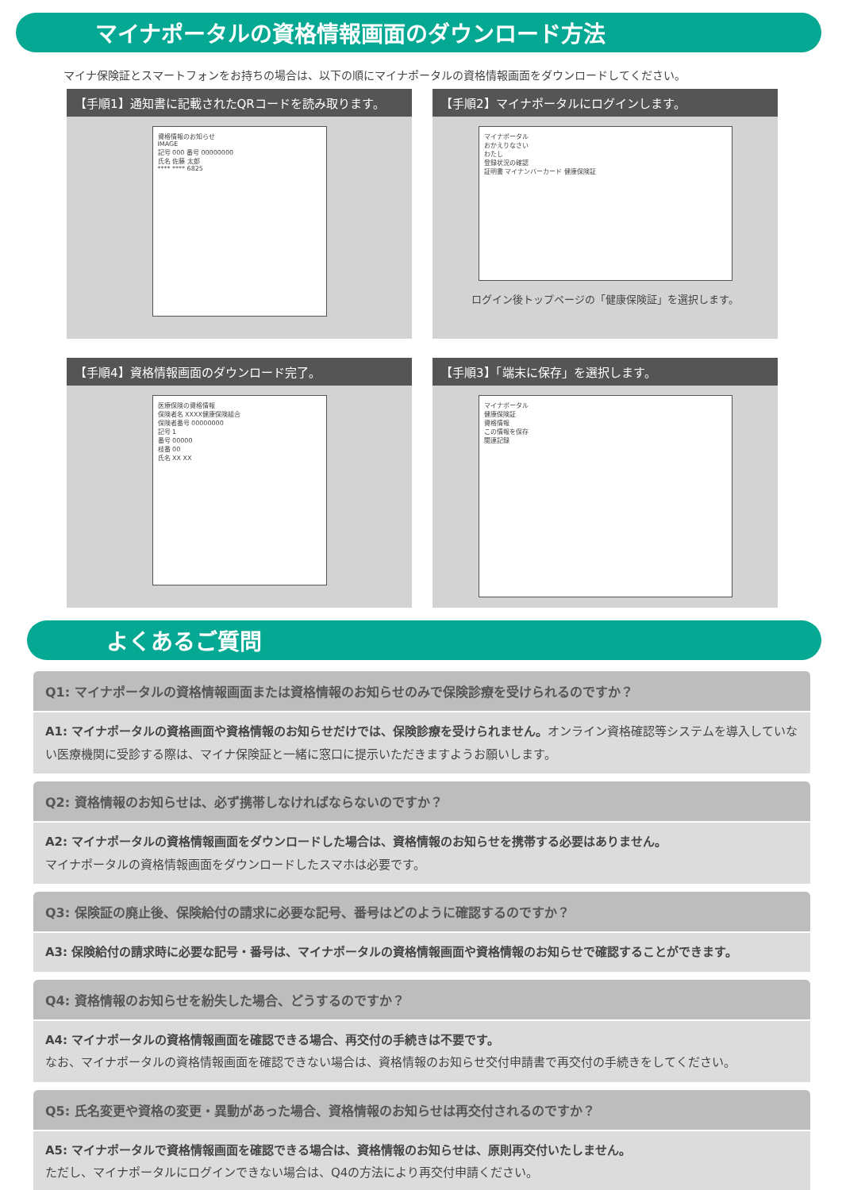マイナポータルの資格情報画面のダウンロード方法
マイナ保険証とスマートフォンをお持ちの場合は、以下の順にマイナポータルの資格情報画面をダウンロードしてください。
【手順1】通知書に記載されたQRコードを読み取ります。
資格情報のお知らせ
IMAGE
記号 000 番号 00000000
氏名 佐藤 太郎
**** **** 6825
【手順2】マイナポータルにログインします。
マイナポータル
おかえりなさい
わたし
登録状況の確認
証明書 マイナンバーカード 健康保険証
ログイン後トップページの「健康保険証」を選択します。
【手順4】資格情報画面のダウンロード完了。
医療保険の資格情報
保険者名 XXXX健康保険組合
保険者番号 00000000
記号 1
番号 00000
枝番 00
氏名 XX XX
【手順3】「端末に保存」を選択します。
マイナポータル
健康保険証
資格情報
この情報を保存
関連記録
よくあるご質問
Q1: マイナポータルの資格情報画面または資格情報のお知らせのみで保険診療を受けられるのですか？
A1: マイナポータルの資格画面や資格情報のお知らせだけでは、保険診療を受けられません。オンライン資格確認等システムを導入していない医療機関に受診する際は、マイナ保険証と一緒に窓口に提示いただきますようお願いします。
Q2: 資格情報のお知らせは、必ず携帯しなければならないのですか？
A2: マイナポータルの資格情報画面をダウンロードした場合は、資格情報のお知らせを携帯する必要はありません。
マイナポータルの資格情報画面をダウンロードしたスマホは必要です。
Q3: 保険証の廃止後、保険給付の請求に必要な記号、番号はどのように確認するのですか？
A3: 保険給付の請求時に必要な記号・番号は、マイナポータルの資格情報画面や資格情報のお知らせで確認することができます。
Q4: 資格情報のお知らせを紛失した場合、どうするのですか？
A4: マイナポータルの資格情報画面を確認できる場合、再交付の手続きは不要です。
なお、マイナポータルの資格情報画面を確認できない場合は、資格情報のお知らせ交付申請書で再交付の手続きをしてください。
Q5: 氏名変更や資格の変更・異動があった場合、資格情報のお知らせは再交付されるのですか？
A5: マイナポータルで資格情報画面を確認できる場合は、資格情報のお知らせは、原則再交付いたしません。
ただし、マイナポータルにログインできない場合は、Q4の方法により再交付申請ください。